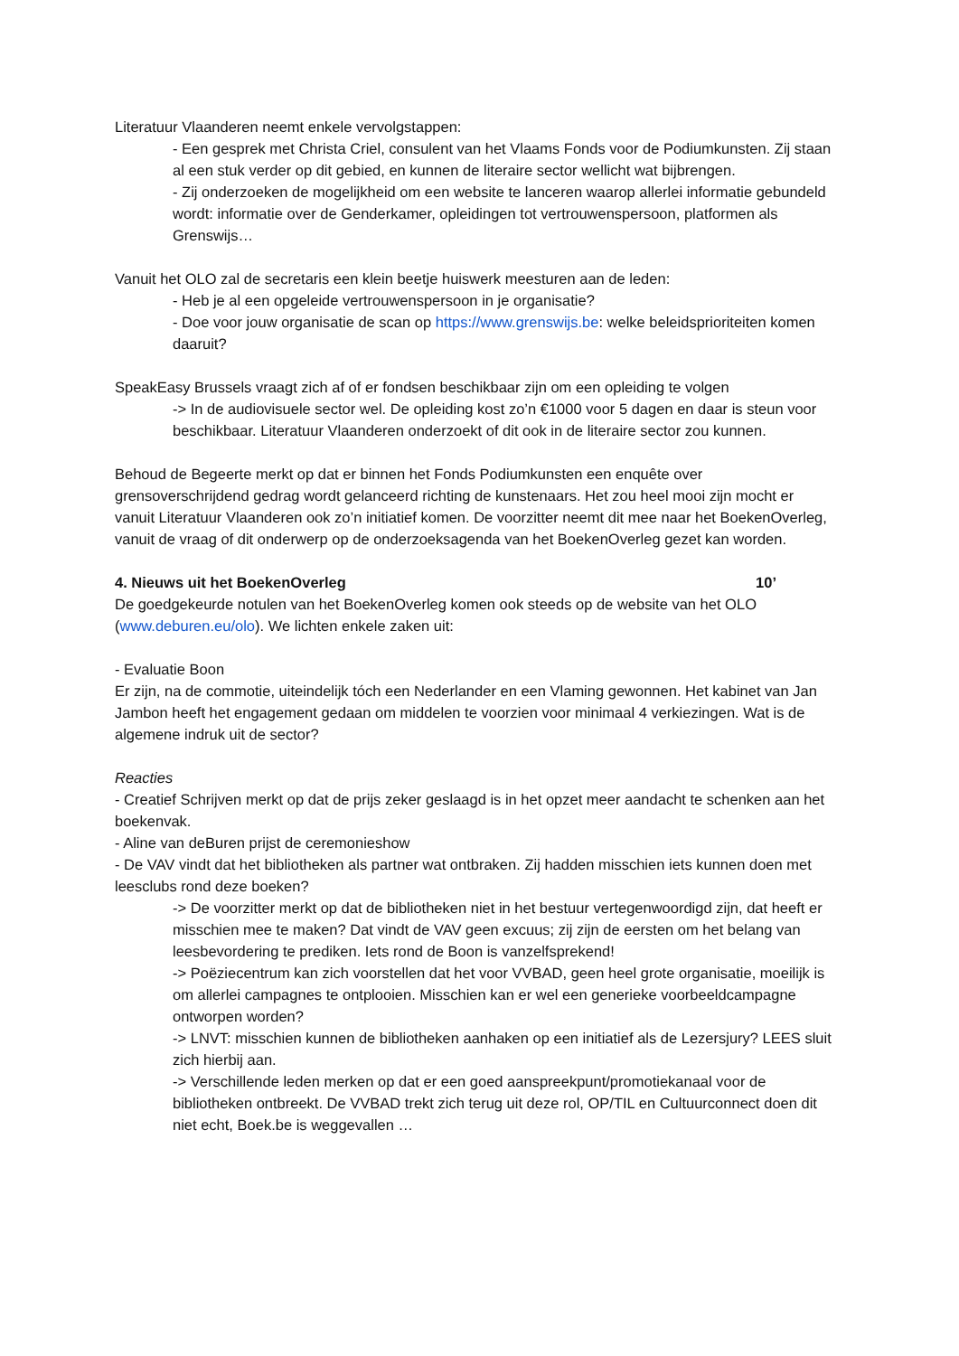Literatuur Vlaanderen neemt enkele vervolgstappen:
- Een gesprek met Christa Criel, consulent van het Vlaams Fonds voor de Podiumkunsten. Zij staan al een stuk verder op dit gebied, en kunnen de literaire sector wellicht wat bijbrengen.
- Zij onderzoeken de mogelijkheid om een website te lanceren waarop allerlei informatie gebundeld wordt: informatie over de Genderkamer, opleidingen tot vertrouwenspersoon, platformen als Grenswijs…
Vanuit het OLO zal de secretaris een klein beetje huiswerk meesturen aan de leden:
- Heb je al een opgeleide vertrouwenspersoon in je organisatie?
- Doe voor jouw organisatie de scan op https://www.grenswijs.be: welke beleidsprioriteiten komen daaruit?
SpeakEasy Brussels vraagt zich af of er fondsen beschikbaar zijn om een opleiding te volgen
-> In de audiovisuele sector wel. De opleiding kost zo’n €1000 voor 5 dagen en daar is steun voor beschikbaar. Literatuur Vlaanderen onderzoekt of dit ook in de literaire sector zou kunnen.
Behoud de Begeerte merkt op dat er binnen het Fonds Podiumkunsten een enquête over grensoverschrijdend gedrag wordt gelanceerd richting de kunstenaars. Het zou heel mooi zijn mocht er vanuit Literatuur Vlaanderen ook zo’n initiatief komen. De voorzitter neemt dit mee naar het BoekenOverleg, vanuit de vraag of dit onderwerp op de onderzoeksagenda van het BoekenOverleg gezet kan worden.
4. Nieuws uit het BoekenOverleg 10’
De goedgekeurde notulen van het BoekenOverleg komen ook steeds op de website van het OLO (www.deburen.eu/olo). We lichten enkele zaken uit:
- Evaluatie Boon
Er zijn, na de commotie, uiteindelijk tóch een Nederlander en een Vlaming gewonnen. Het kabinet van Jan Jambon heeft het engagement gedaan om middelen te voorzien voor minimaal 4 verkiezingen. Wat is de algemene indruk uit de sector?
Reacties
- Creatief Schrijven merkt op dat de prijs zeker geslaagd is in het opzet meer aandacht te schenken aan het boekenvak.
- Aline van deBuren prijst de ceremonieshow
- De VAV vindt dat het bibliotheken als partner wat ontbraken. Zij hadden misschien iets kunnen doen met leesclubs rond deze boeken?
-> De voorzitter merkt op dat de bibliotheken niet in het bestuur vertegenwoordigd zijn, dat heeft er misschien mee te maken? Dat vindt de VAV geen excuus; zij zijn de eersten om het belang van leesbevordering te prediken. Iets rond de Boon is vanzelfsprekend!
-> Poëziecentrum kan zich voorstellen dat het voor VVBAD, geen heel grote organisatie, moeilijk is om allerlei campagnes te ontplooien. Misschien kan er wel een generieke voorbeeldcampagne ontworpen worden?
-> LNVT: misschien kunnen de bibliotheken aanhaken op een initiatief als de Lezersjury? LEES sluit zich hierbij aan.
-> Verschillende leden merken op dat er een goed aanspreekpunt/promotiekanaal voor de bibliotheken ontbreekt. De VVBAD trekt zich terug uit deze rol, OP/TIL en Cultuurconnect doen dit niet echt, Boek.be is weggevallen …